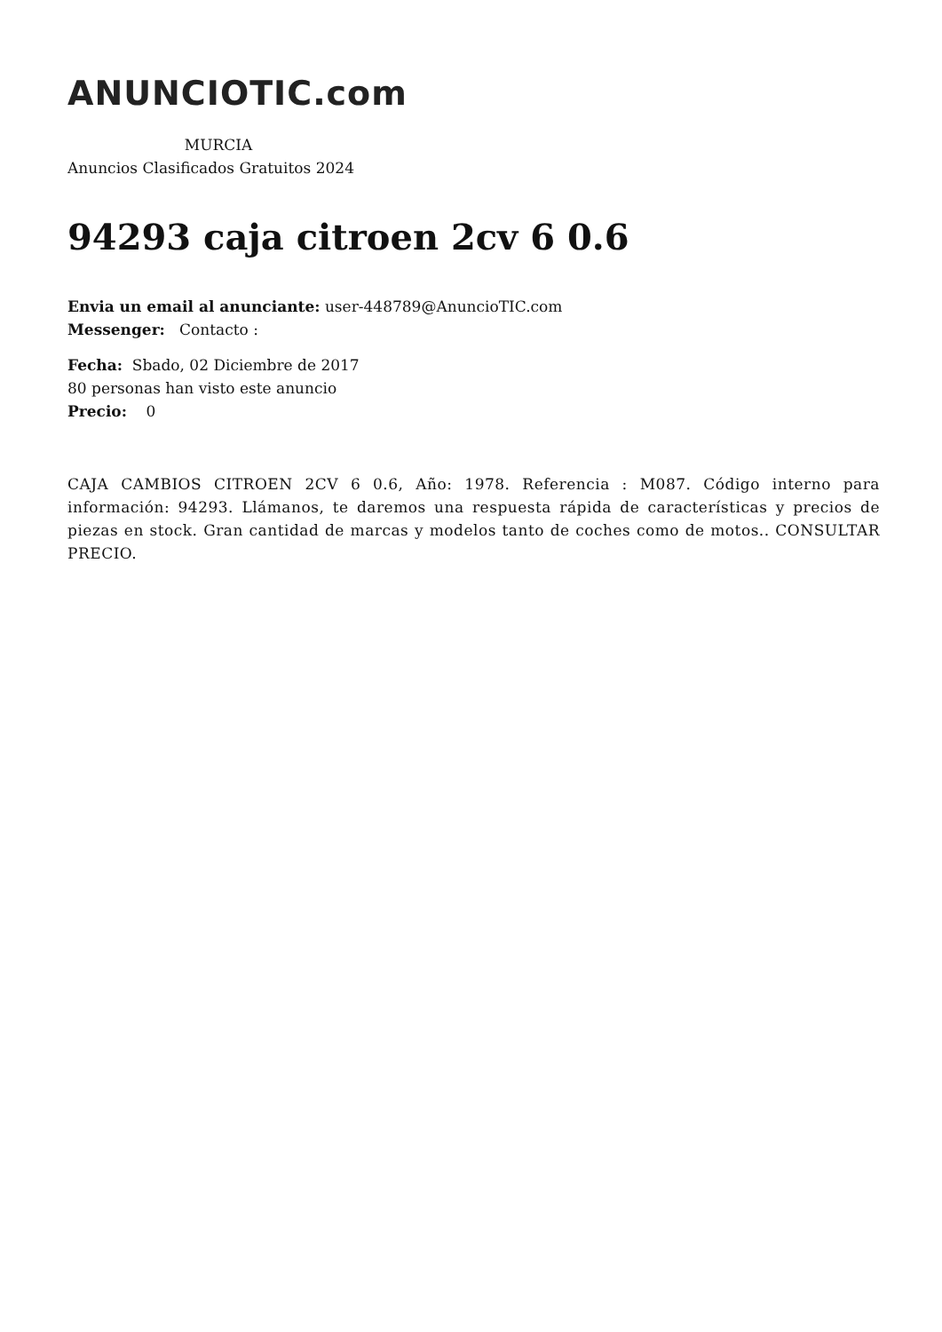ANUNCIOTIC.com
MURCIA
Anuncios Clasificados Gratuitos 2024
94293 caja citroen 2cv 6 0.6
Envia un email al anunciante: user-448789@AnuncioTIC.com
Messenger: Contacto :
Fecha: Sbado, 02 Diciembre de 2017
80 personas han visto este anuncio
Precio: 0
CAJA CAMBIOS CITROEN 2CV 6 0.6, Año: 1978. Referencia : M087. Código interno para información: 94293. Llámanos, te daremos una respuesta rápida de características y precios de piezas en stock. Gran cantidad de marcas y modelos tanto de coches como de motos.. CONSULTAR PRECIO.